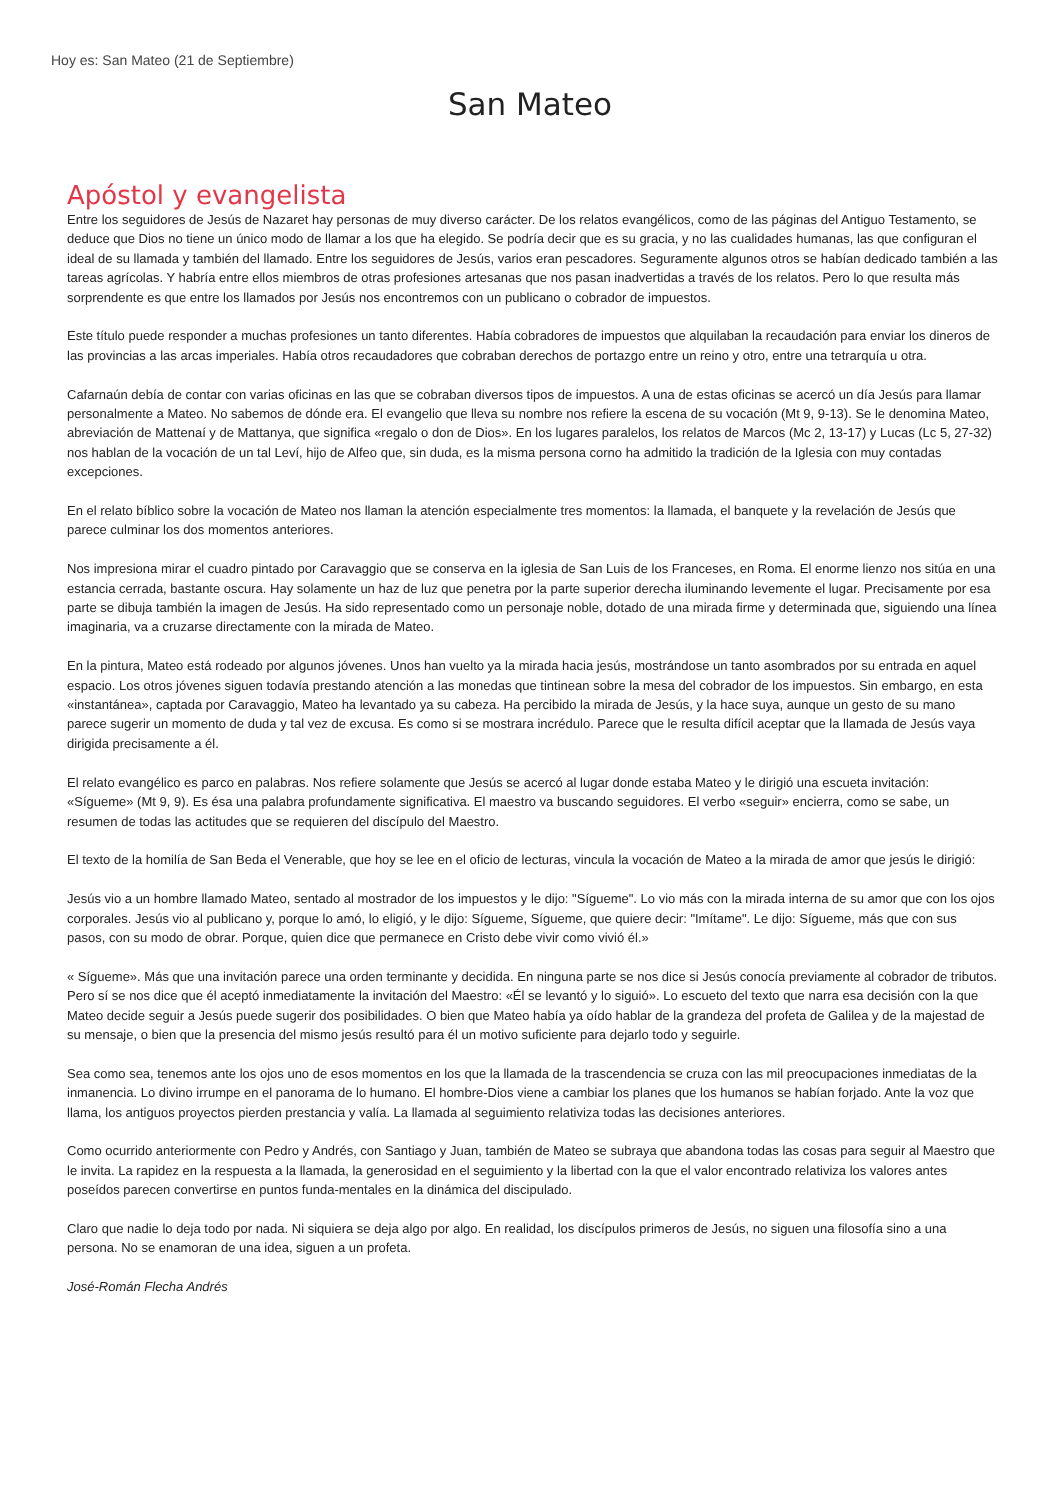Hoy es: San Mateo (21 de Septiembre)
San Mateo
Apóstol y evangelista
Entre los seguidores de Jesús de Nazaret hay personas de muy diverso carácter. De los relatos evangélicos, como de las páginas del Antiguo Testamento, se deduce que Dios no tiene un único modo de llamar a los que ha elegido. Se podría decir que es su gracia, y no las cualidades humanas, las que configuran el ideal de su llamada y también del llamado. Entre los seguidores de Jesús, varios eran pescadores. Seguramente algunos otros se habían dedicado también a las tareas agrícolas. Y habría entre ellos miembros de otras profesiones artesanas que nos pasan inadvertidas a través de los relatos. Pero lo que resulta más sorprendente es que entre los llamados por Jesús nos encontremos con un publicano o cobrador de impuestos.
Este título puede responder a muchas profesiones un tanto diferentes. Había cobradores de impuestos que alquilaban la recaudación para enviar los dineros de las provincias a las arcas imperiales. Había otros recaudadores que cobraban derechos de portazgo entre un reino y otro, entre una tetrarquía u otra.
Cafarnaún debía de contar con varias oficinas en las que se cobraban diversos tipos de impuestos. A una de estas oficinas se acercó un día Jesús para llamar personalmente a Mateo. No sabemos de dónde era. El evangelio que lleva su nombre nos refiere la escena de su vocación (Mt 9, 9-13). Se le denomina Mateo, abreviación de Mattenaí y de Mattanya, que significa «regalo o don de Dios». En los lugares paralelos, los relatos de Marcos (Mc 2, 13-17) y Lucas (Lc 5, 27-32) nos hablan de la vocación de un tal Leví, hijo de Alfeo que, sin duda, es la misma persona corno ha admitido la tradición de la Iglesia con muy contadas excepciones.
En el relato bíblico sobre la vocación de Mateo nos llaman la atención especialmente tres momentos: la llamada, el banquete y la revelación de Jesús que parece culminar los dos momentos anteriores.
Nos impresiona mirar el cuadro pintado por Caravaggio que se conserva en la iglesia de San Luis de los Franceses, en Roma. El enorme lienzo nos sitúa en una estancia cerrada, bastante oscura. Hay solamente un haz de luz que penetra por la parte superior derecha iluminando levemente el lugar. Precisamente por esa parte se dibuja también la imagen de Jesús. Ha sido representado como un personaje noble, dotado de una mirada firme y determinada que, siguiendo una línea imaginaria, va a cruzarse directamente con la mirada de Mateo.
En la pintura, Mateo está rodeado por algunos jóvenes. Unos han vuelto ya la mirada hacia jesús, mostrándose un tanto asombrados por su entrada en aquel espacio. Los otros jóvenes siguen todavía prestando atención a las monedas que tintinean sobre la mesa del cobrador de los impuestos. Sin embargo, en esta «instantánea», captada por Caravaggio, Mateo ha levantado ya su cabeza. Ha percibido la mirada de Jesús, y la hace suya, aunque un gesto de su mano parece sugerir un momento de duda y tal vez de excusa. Es como si se mostrara incrédulo. Parece que le resulta difícil aceptar que la llamada de Jesús vaya dirigida precisamente a él.
El relato evangélico es parco en palabras. Nos refiere solamente que Jesús se acercó al lugar donde estaba Mateo y le dirigió una escueta invitación: «Sígueme» (Mt 9, 9). Es ésa una palabra profundamente significativa. El maestro va buscando seguidores. El verbo «seguir» encierra, como se sabe, un resumen de todas las actitudes que se requieren del discípulo del Maestro.
El texto de la homilía de San Beda el Venerable, que hoy se lee en el oficio de lecturas, vincula la vocación de Mateo a la mirada de amor que jesús le dirigió:
Jesús vio a un hombre llamado Mateo, sentado al mostrador de los impuestos y le dijo: "Sígueme". Lo vio más con la mirada interna de su amor que con los ojos corporales. Jesús vio al publicano y, porque lo amó, lo eligió, y le dijo: Sígueme, Sígueme, que quiere decir: "Imítame". Le dijo: Sígueme, más que con sus pasos, con su modo de obrar. Porque, quien dice que permanece en Cristo debe vivir como vivió él.»
« Sígueme». Más que una invitación parece una orden terminante y decidida. En ninguna parte se nos dice si Jesús conocía previamente al cobrador de tributos. Pero sí se nos dice que él aceptó inmediatamente la invitación del Maestro: «Él se levantó y lo siguió». Lo escueto del texto que narra esa decisión con la que Mateo decide seguir a Jesús puede sugerir dos posibilidades. O bien que Mateo había ya oído hablar de la grandeza del profeta de Galilea y de la majestad de su mensaje, o bien que la presencia del mismo jesús resultó para él un motivo suficiente para dejarlo todo y seguirle.
Sea como sea, tenemos ante los ojos uno de esos momentos en los que la llamada de la trascendencia se cruza con las mil preocupaciones inmediatas de la inmanencia. Lo divino irrumpe en el panorama de lo humano. El hombre-Dios viene a cambiar los planes que los humanos se habían forjado. Ante la voz que llama, los antiguos proyectos pierden prestancia y valía. La llamada al seguimiento relativiza todas las decisiones anteriores.
Como ocurrido anteriormente con Pedro y Andrés, con Santiago y Juan, también de Mateo se subraya que abandona todas las cosas para seguir al Maestro que le invita. La rapidez en la respuesta a la llamada, la generosidad en el seguimiento y la libertad con la que el valor encontrado relativiza los valores antes poseídos parecen convertirse en puntos funda-mentales en la dinámica del discipulado.
Claro que nadie lo deja todo por nada. Ni siquiera se deja algo por algo. En realidad, los discípulos primeros de Jesús, no siguen una filosofía sino a una persona. No se enamoran de una idea, siguen a un profeta.
José-Román Flecha Andrés